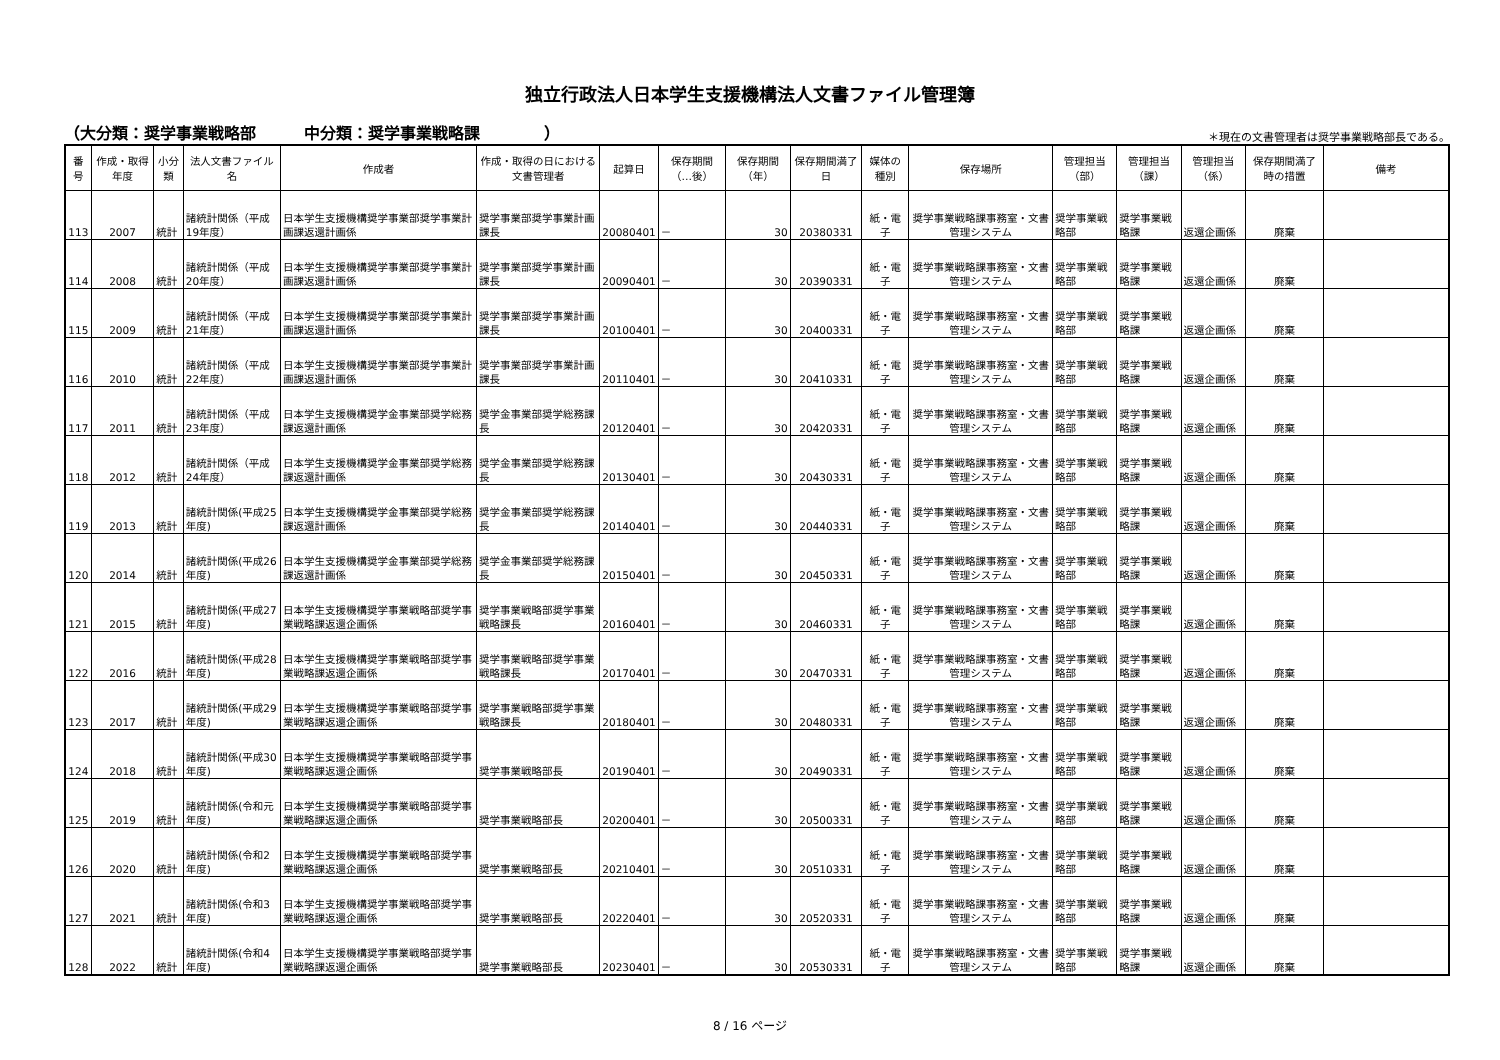独立行政法人日本学生支援機構法人文書ファイル管理簿
（大分類：奨学事業戦略部　　　中分類：奨学事業戦略課　　　　） ＊現在の文書管理者は奨学事業戦略部長である。
| 番号 | 作成・取得年度 | 小分類 | 法人文書ファイル名 | 作成者 | 作成・取得の日における文書管理者 | 起算日 | 保存期間（…後） | 保存期間（年） | 保存期間満了日 | 媒体の種別 | 保存場所 | 管理担当（部） | 管理担当（課） | 管理担当（係） | 保存期間満了時の措置 | 備考 |
| --- | --- | --- | --- | --- | --- | --- | --- | --- | --- | --- | --- | --- | --- | --- | --- | --- |
| 113 | 2007 | 統計 | 諸統計関係（平成19年度） | 日本学生支援機構奨学事業部奨学事業計画課返還計画係 | 奨学事業部奨学事業計画課長 | 20080401 | － | 30 | 20380331 | 紙・電子 | 奨学事業戦略課事務室・文書管理システム | 奨学事業戦略部 | 奨学事業戦略課 | 返還企画係 | 廃棄 | |
| 114 | 2008 | 統計 | 諸統計関係（平成20年度） | 日本学生支援機構奨学事業部奨学事業計画課返還計画係 | 奨学事業部奨学事業計画課長 | 20090401 | － | 30 | 20390331 | 紙・電子 | 奨学事業戦略課事務室・文書管理システム | 奨学事業戦略部 | 奨学事業戦略課 | 返還企画係 | 廃棄 | |
| 115 | 2009 | 統計 | 諸統計関係（平成21年度） | 日本学生支援機構奨学事業部奨学事業計画課返還計画係 | 奨学事業部奨学事業計画課長 | 20100401 | － | 30 | 20400331 | 紙・電子 | 奨学事業戦略課事務室・文書管理システム | 奨学事業戦略部 | 奨学事業戦略課 | 返還企画係 | 廃棄 | |
| 116 | 2010 | 統計 | 諸統計関係（平成22年度） | 日本学生支援機構奨学事業部奨学事業計画課返還計画係 | 奨学事業部奨学事業計画課長 | 20110401 | － | 30 | 20410331 | 紙・電子 | 奨学事業戦略課事務室・文書管理システム | 奨学事業戦略部 | 奨学事業戦略課 | 返還企画係 | 廃棄 | |
| 117 | 2011 | 統計 | 諸統計関係（平成23年度） | 日本学生支援機構奨学金事業部奨学総務課返還計画係 | 奨学金事業部奨学総務課長 | 20120401 | － | 30 | 20420331 | 紙・電子 | 奨学事業戦略課事務室・文書管理システム | 奨学事業戦略部 | 奨学事業戦略課 | 返還企画係 | 廃棄 | |
| 118 | 2012 | 統計 | 諸統計関係（平成24年度） | 日本学生支援機構奨学金事業部奨学総務課返還計画係 | 奨学金事業部奨学総務課長 | 20130401 | － | 30 | 20430331 | 紙・電子 | 奨学事業戦略課事務室・文書管理システム | 奨学事業戦略部 | 奨学事業戦略課 | 返還企画係 | 廃棄 | |
| 119 | 2013 | 統計 | 諸統計関係(平成25年度) | 日本学生支援機構奨学金事業部奨学総務課返還計画係 | 奨学金事業部奨学総務課長 | 20140401 | － | 30 | 20440331 | 紙・電子 | 奨学事業戦略課事務室・文書管理システム | 奨学事業戦略部 | 奨学事業戦略課 | 返還企画係 | 廃棄 | |
| 120 | 2014 | 統計 | 諸統計関係(平成26年度) | 日本学生支援機構奨学金事業部奨学総務課返還計画係 | 奨学金事業部奨学総務課長 | 20150401 | － | 30 | 20450331 | 紙・電子 | 奨学事業戦略課事務室・文書管理システム | 奨学事業戦略部 | 奨学事業戦略課 | 返還企画係 | 廃棄 | |
| 121 | 2015 | 統計 | 諸統計関係(平成27年度) | 日本学生支援機構奨学事業戦略部奨学事業戦略課返還企画係 | 奨学事業戦略部奨学事業戦略課長 | 20160401 | － | 30 | 20460331 | 紙・電子 | 奨学事業戦略課事務室・文書管理システム | 奨学事業戦略部 | 奨学事業戦略課 | 返還企画係 | 廃棄 | |
| 122 | 2016 | 統計 | 諸統計関係(平成28年度) | 日本学生支援機構奨学事業戦略部奨学事業戦略課返還企画係 | 奨学事業戦略部奨学事業戦略課長 | 20170401 | － | 30 | 20470331 | 紙・電子 | 奨学事業戦略課事務室・文書管理システム | 奨学事業戦略部 | 奨学事業戦略課 | 返還企画係 | 廃棄 | |
| 123 | 2017 | 統計 | 諸統計関係(平成29年度) | 日本学生支援機構奨学事業戦略部奨学事業戦略課返還企画係 | 奨学事業戦略部奨学事業戦略課長 | 20180401 | － | 30 | 20480331 | 紙・電子 | 奨学事業戦略課事務室・文書管理システム | 奨学事業戦略部 | 奨学事業戦略課 | 返還企画係 | 廃棄 | |
| 124 | 2018 | 統計 | 諸統計関係(平成30年度) | 日本学生支援機構奨学事業戦略部奨学事業戦略課返還企画係 | 奨学事業戦略部長 | 20190401 | － | 30 | 20490331 | 紙・電子 | 奨学事業戦略課事務室・文書管理システム | 奨学事業戦略部 | 奨学事業戦略課 | 返還企画係 | 廃棄 | |
| 125 | 2019 | 統計 | 諸統計関係(令和元年度) | 日本学生支援機構奨学事業戦略部奨学事業戦略課返還企画係 | 奨学事業戦略部長 | 20200401 | － | 30 | 20500331 | 紙・電子 | 奨学事業戦略課事務室・文書管理システム | 奨学事業戦略部 | 奨学事業戦略課 | 返還企画係 | 廃棄 | |
| 126 | 2020 | 統計 | 諸統計関係(令和2年度) | 日本学生支援機構奨学事業戦略部奨学事業戦略課返還企画係 | 奨学事業戦略部長 | 20210401 | － | 30 | 20510331 | 紙・電子 | 奨学事業戦略課事務室・文書管理システム | 奨学事業戦略部 | 奨学事業戦略課 | 返還企画係 | 廃棄 | |
| 127 | 2021 | 統計 | 諸統計関係(令和3年度) | 日本学生支援機構奨学事業戦略部奨学事業戦略課返還企画係 | 奨学事業戦略部長 | 20220401 | － | 30 | 20520331 | 紙・電子 | 奨学事業戦略課事務室・文書管理システム | 奨学事業戦略部 | 奨学事業戦略課 | 返還企画係 | 廃棄 | |
| 128 | 2022 | 統計 | 諸統計関係(令和4年度) | 日本学生支援機構奨学事業戦略部奨学事業戦略課返還企画係 | 奨学事業戦略部長 | 20230401 | － | 30 | 20530331 | 紙・電子 | 奨学事業戦略課事務室・文書管理システム | 奨学事業戦略部 | 奨学事業戦略課 | 返還企画係 | 廃棄 | |
8 / 16 ページ